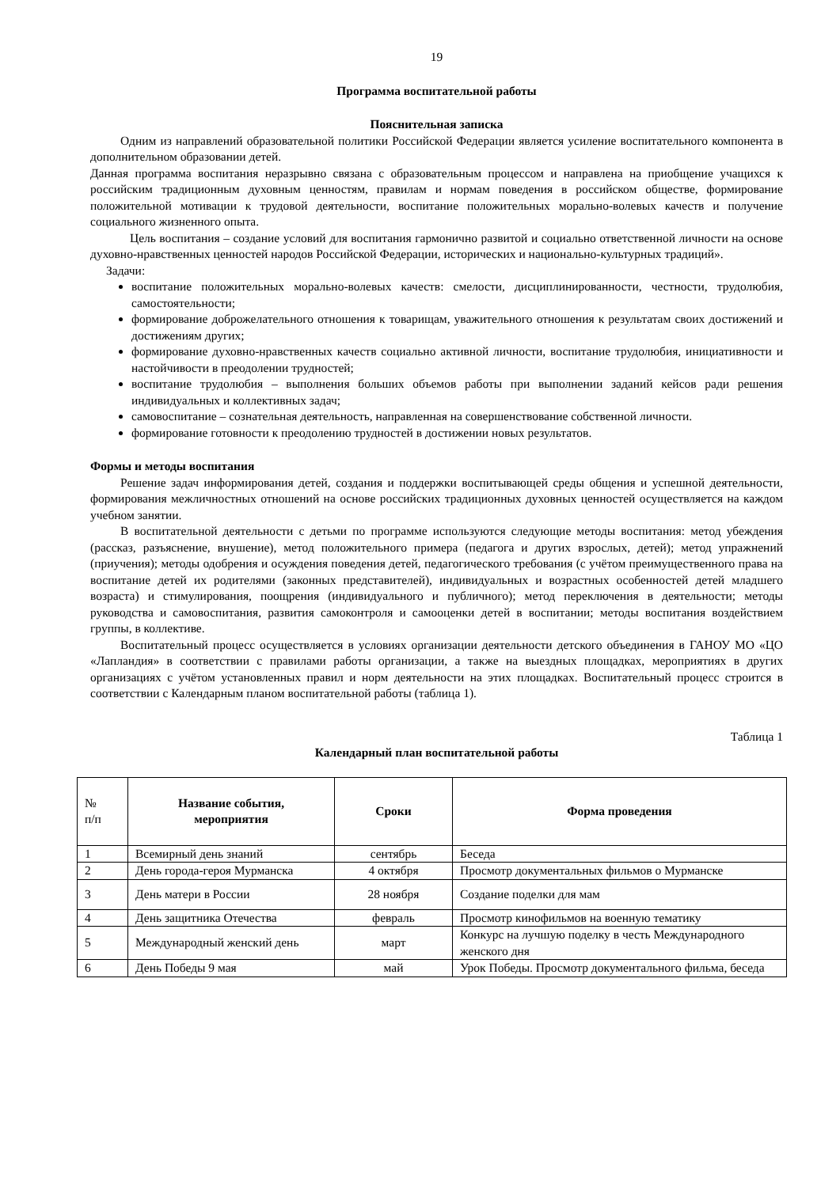19
Программа воспитательной работы
Пояснительная записка
Одним из направлений образовательной политики Российской Федерации является усиление воспитательного компонента в дополнительном образовании детей.
Данная программа воспитания неразрывно связана с образовательным процессом и направлена на приобщение учащихся к российским традиционным духовным ценностям, правилам и нормам поведения в российском обществе, формирование положительной мотивации к трудовой деятельности, воспитание положительных морально-волевых качеств и получение социального жизненного опыта.
Цель воспитания – создание условий для воспитания гармонично развитой и социально ответственной личности на основе духовно-нравственных ценностей народов Российской Федерации, исторических и национально-культурных традиций».
Задачи:
воспитание положительных морально-волевых качеств: смелости, дисциплинированности, честности, трудолюбия, самостоятельности;
формирование доброжелательного отношения к товарищам, уважительного отношения к результатам своих достижений и достижениям других;
формирование духовно-нравственных качеств социально активной личности, воспитание трудолюбия, инициативности и настойчивости в преодолении трудностей;
воспитание трудолюбия – выполнения больших объемов работы при выполнении заданий кейсов ради решения индивидуальных и коллективных задач;
самовоспитание – сознательная деятельность, направленная на совершенствование собственной личности.
формирование готовности к преодолению трудностей в достижении новых результатов.
Формы и методы воспитания
Решение задач информирования детей, создания и поддержки воспитывающей среды общения и успешной деятельности, формирования межличностных отношений на основе российских традиционных духовных ценностей осуществляется на каждом учебном занятии.
В воспитательной деятельности с детьми по программе используются следующие методы воспитания: метод убеждения (рассказ, разъяснение, внушение), метод положительного примера (педагога и других взрослых, детей); метод упражнений (приучения); методы одобрения и осуждения поведения детей, педагогического требования (с учётом преимущественного права на воспитание детей их родителями (законных представителей), индивидуальных и возрастных особенностей детей младшего возраста) и стимулирования, поощрения (индивидуального и публичного); метод переключения в деятельности; методы руководства и самовоспитания, развития самоконтроля и самооценки детей в воспитании; методы воспитания воздействием группы, в коллективе.
Воспитательный процесс осуществляется в условиях организации деятельности детского объединения в ГАНОУ МО «ЦО «Лапландия» в соответствии с правилами работы организации, а также на выездных площадках, мероприятиях в других организациях с учётом установленных правил и норм деятельности на этих площадках. Воспитательный процесс строится в соответствии с Календарным планом воспитательной работы (таблица 1).
Таблица 1
Календарный план воспитательной работы
| № п/п | Название события, мероприятия | Сроки | Форма проведения |
| 1 | Всемирный день знаний | сентябрь | Беседа |
| 2 | День города-героя Мурманска | 4 октября | Просмотр документальных фильмов о Мурманске |
| 3 | День матери в России | 28 ноября | Создание поделки для мам |
| 4 | День защитника Отечества | февраль | Просмотр кинофильмов на военную тематику |
| 5 | Международный женский день | март | Конкурс на лучшую поделку в честь Международного женского дня |
| 6 | День Победы 9 мая | май | Урок Победы. Просмотр документального фильма, беседа |